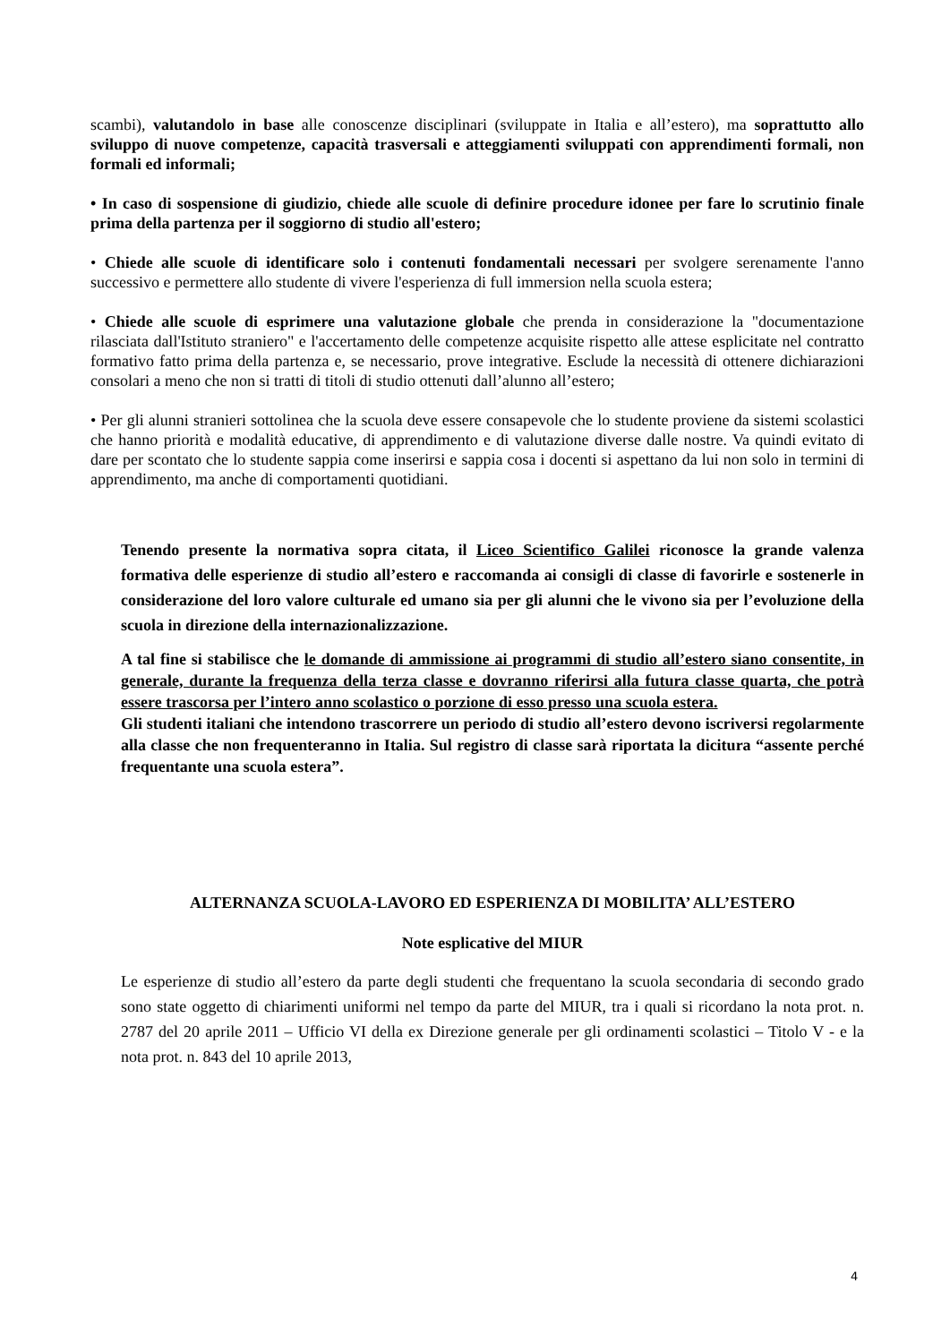scambi), valutandolo in base alle conoscenze disciplinari (sviluppate in Italia e all’estero), ma soprattutto allo sviluppo di nuove competenze, capacità trasversali e atteggiamenti sviluppati con apprendimenti formali, non formali ed informali;
• In caso di sospensione di giudizio, chiede alle scuole di definire procedure idonee per fare lo scrutinio finale prima della partenza per il soggiorno di studio all'estero;
• Chiede alle scuole di identificare solo i contenuti fondamentali necessari per svolgere serenamente l'anno successivo e permettere allo studente di vivere l'esperienza di full immersion nella scuola estera;
• Chiede alle scuole di esprimere una valutazione globale che prenda in considerazione la "documentazione rilasciata dall'Istituto straniero" e l'accertamento delle competenze acquisite rispetto alle attese esplicitate nel contratto formativo fatto prima della partenza e, se necessario, prove integrative. Esclude la necessità di ottenere dichiarazioni consolari a meno che non si tratti di titoli di studio ottenuti dall’alunno all’estero;
• Per gli alunni stranieri sottolinea che la scuola deve essere consapevole che lo studente proviene da sistemi scolastici che hanno priorità e modalità educative, di apprendimento e di valutazione diverse dalle nostre. Va quindi evitato di dare per scontato che lo studente sappia come inserirsi e sappia cosa i docenti si aspettano da lui non solo in termini di apprendimento, ma anche di comportamenti quotidiani.
Tenendo presente la normativa sopra citata, il Liceo Scientifico Galilei riconosce la grande valenza formativa delle esperienze di studio all’estero e raccomanda ai consigli di classe di favorirle e sostenerle in considerazione del loro valore culturale ed umano sia per gli alunni che le vivono sia per l’evoluzione della scuola in direzione della internazionalizzazione.
A tal fine si stabilisce che le domande di ammissione ai programmi di studio all’estero siano consentite, in generale, durante la frequenza della terza classe e dovranno riferirsi alla futura classe quarta, che potrà essere trascorsa per l’intero anno scolastico o porzione di esso presso una scuola estera.
Gli studenti italiani che intendono trascorrere un periodo di studio all’estero devono iscriversi regolarmente alla classe che non frequenteranno in Italia. Sul registro di classe sarà riportata la dicitura “assente perché frequentante una scuola estera”.
ALTERNANZA SCUOLA-LAVORO ED ESPERIENZA DI MOBILITA’ ALL’ESTERO
Note esplicative del MIUR
Le esperienze di studio all’estero da parte degli studenti che frequentano la scuola secondaria di secondo grado sono state oggetto di chiarimenti uniformi nel tempo da parte del MIUR, tra i quali si ricordano la nota prot. n. 2787 del 20 aprile 2011 – Ufficio VI della ex Direzione generale per gli ordinamenti scolastici – Titolo V - e la nota prot. n. 843 del 10 aprile 2013,
4